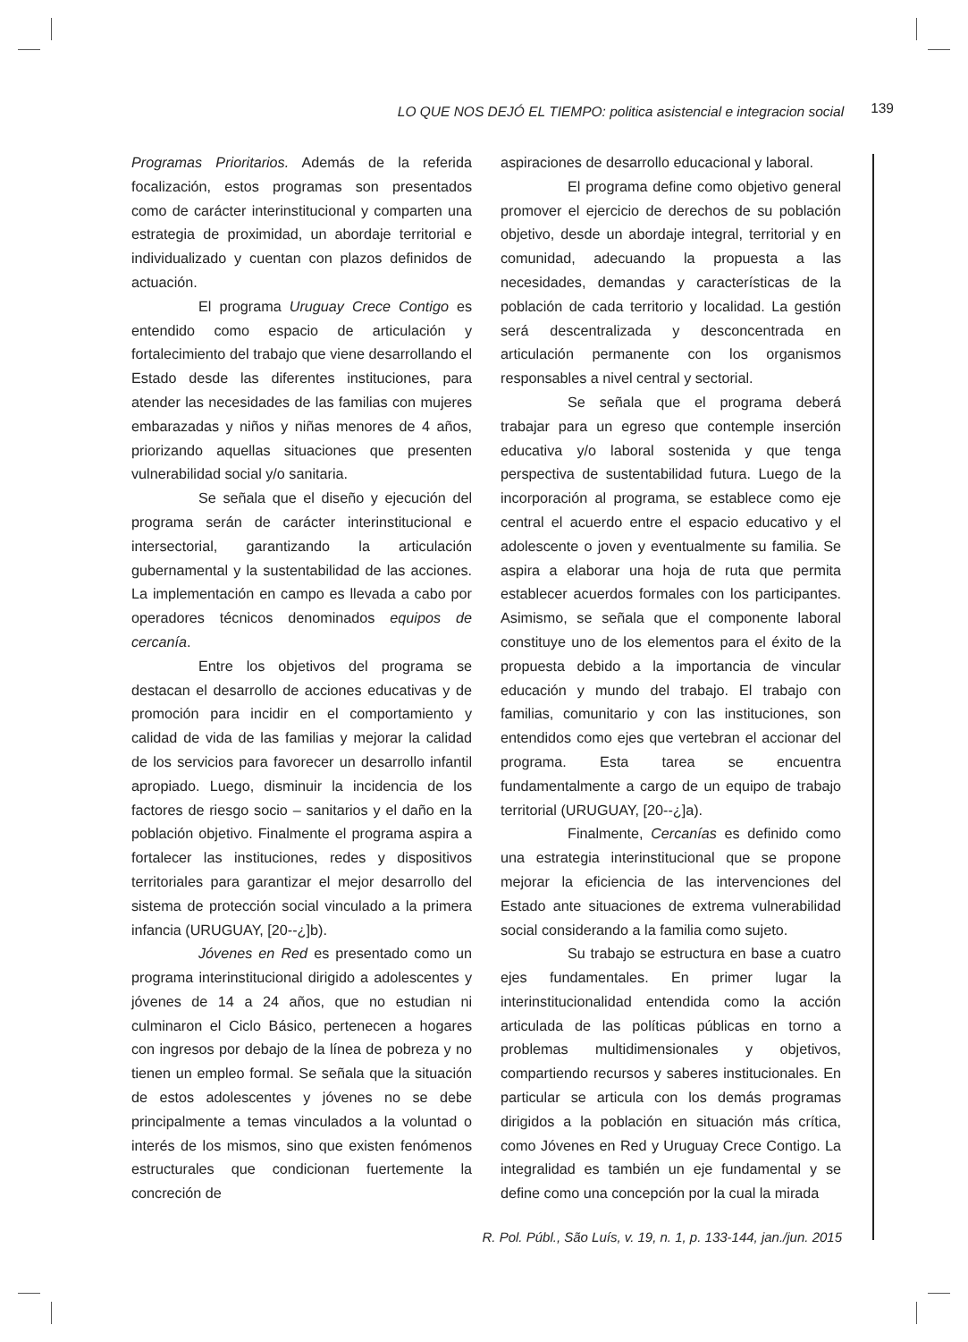LO QUE NOS DEJÓ EL TIEMPO: politica asistencial e integracion social 139
Programas Prioritarios. Además de la referida focalización, estos programas son presentados como de carácter interinstitucional y comparten una estrategia de proximidad, un abordaje territorial e individualizado y cuentan con plazos definidos de actuación.
El programa Uruguay Crece Contigo es entendido como espacio de articulación y fortalecimiento del trabajo que viene desarrollando el Estado desde las diferentes instituciones, para atender las necesidades de las familias con mujeres embarazadas y niños y niñas menores de 4 años, priorizando aquellas situaciones que presenten vulnerabilidad social y/o sanitaria.
Se señala que el diseño y ejecución del programa serán de carácter interinstitucional e intersectorial, garantizando la articulación gubernamental y la sustentabilidad de las acciones. La implementación en campo es llevada a cabo por operadores técnicos denominados equipos de cercanía.
Entre los objetivos del programa se destacan el desarrollo de acciones educativas y de promoción para incidir en el comportamiento y calidad de vida de las familias y mejorar la calidad de los servicios para favorecer un desarrollo infantil apropiado. Luego, disminuir la incidencia de los factores de riesgo socio – sanitarios y el daño en la población objetivo. Finalmente el programa aspira a fortalecer las instituciones, redes y dispositivos territoriales para garantizar el mejor desarrollo del sistema de protección social vinculado a la primera infancia (URUGUAY, [20--¿]b).
Jóvenes en Red es presentado como un programa interinstitucional dirigido a adolescentes y jóvenes de 14 a 24 años, que no estudian ni culminaron el Ciclo Básico, pertenecen a hogares con ingresos por debajo de la línea de pobreza y no tienen un empleo formal. Se señala que la situación de estos adolescentes y jóvenes no se debe principalmente a temas vinculados a la voluntad o interés de los mismos, sino que existen fenómenos estructurales que condicionan fuertemente la concreción de
aspiraciones de desarrollo educacional y laboral.
El programa define como objetivo general promover el ejercicio de derechos de su población objetivo, desde un abordaje integral, territorial y en comunidad, adecuando la propuesta a las necesidades, demandas y características de la población de cada territorio y localidad. La gestión será descentralizada y desconcentrada en articulación permanente con los organismos responsables a nivel central y sectorial.
Se señala que el programa deberá trabajar para un egreso que contemple inserción educativa y/o laboral sostenida y que tenga perspectiva de sustentabilidad futura. Luego de la incorporación al programa, se establece como eje central el acuerdo entre el espacio educativo y el adolescente o joven y eventualmente su familia. Se aspira a elaborar una hoja de ruta que permita establecer acuerdos formales con los participantes. Asimismo, se señala que el componente laboral constituye uno de los elementos para el éxito de la propuesta debido a la importancia de vincular educación y mundo del trabajo. El trabajo con familias, comunitario y con las instituciones, son entendidos como ejes que vertebran el accionar del programa. Esta tarea se encuentra fundamentalmente a cargo de un equipo de trabajo territorial (URUGUAY, [20--¿]a).
Finalmente, Cercanías es definido como una estrategia interinstitucional que se propone mejorar la eficiencia de las intervenciones del Estado ante situaciones de extrema vulnerabilidad social considerando a la familia como sujeto.
Su trabajo se estructura en base a cuatro ejes fundamentales. En primer lugar la interinstitucionalidad entendida como la acción articulada de las políticas públicas en torno a problemas multidimensionales y objetivos, compartiendo recursos y saberes institucionales. En particular se articula con los demás programas dirigidos a la población en situación más crítica, como Jóvenes en Red y Uruguay Crece Contigo. La integralidad es también un eje fundamental y se define como una concepción por la cual la mirada
R. Pol. Públ., São Luís, v. 19, n. 1, p. 133-144, jan./jun. 2015